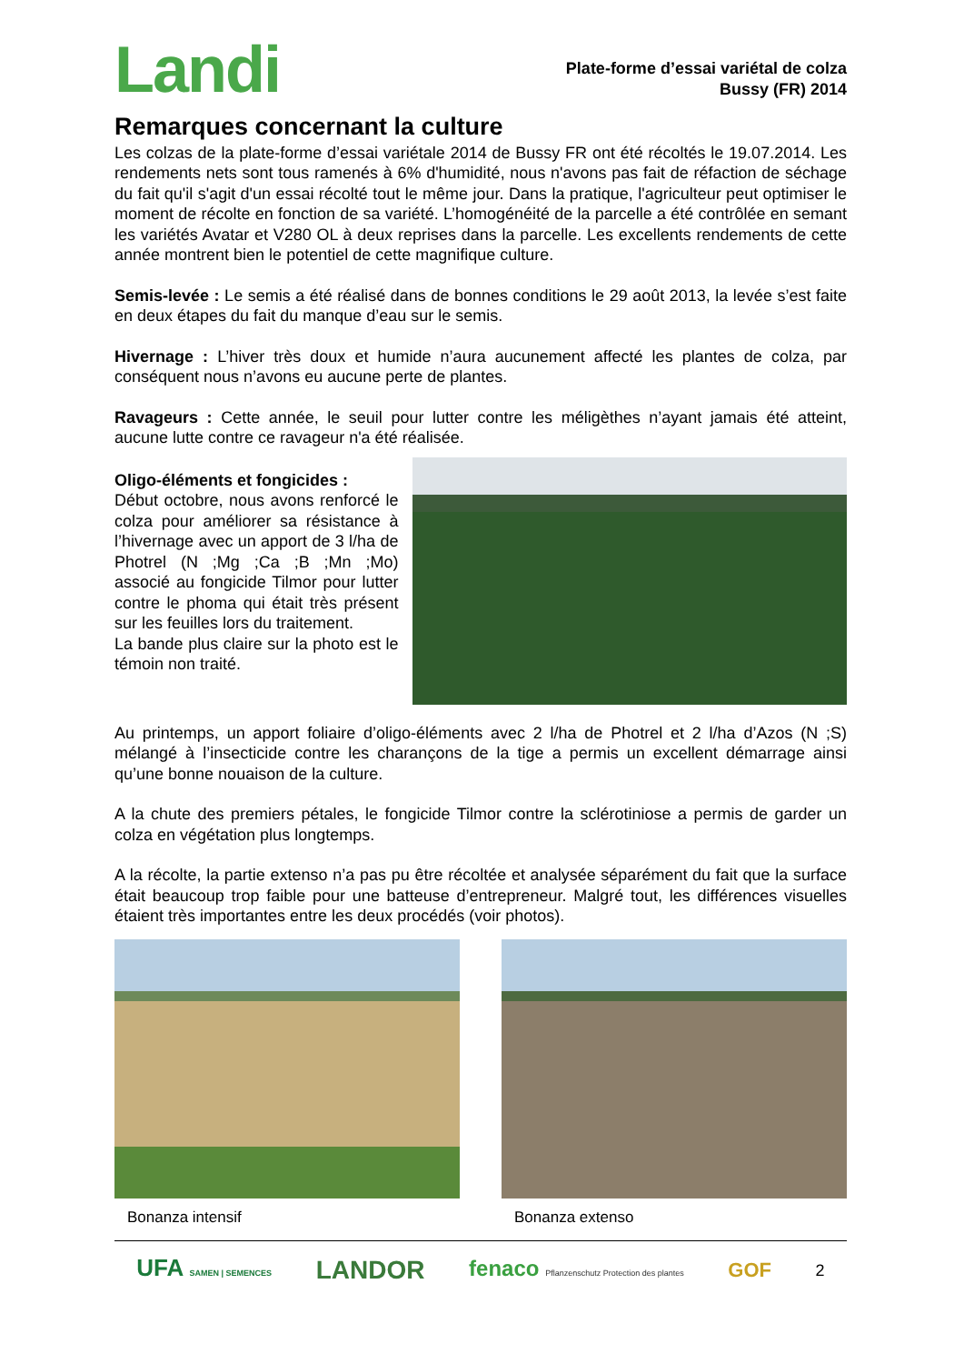Landi
Plate-forme d’essai variétal de colza
Bussy (FR) 2014
Remarques concernant la culture
Les colzas de la plate-forme d’essai variétale 2014 de Bussy FR ont été récoltés le 19.07.2014. Les rendements nets sont tous ramenés à 6% d'humidité, nous n'avons pas fait de réfaction de séchage du fait qu'il s'agit d'un essai récolté tout le même jour. Dans la pratique, l'agriculteur peut optimiser le moment de récolte en fonction de sa variété. L’homogénéité de la parcelle a été contrôlée en semant les variétés Avatar et V280 OL à deux reprises dans la parcelle. Les excellents rendements de cette année montrent bien le potentiel de cette magnifique culture.
Semis-levée : Le semis a été réalisé dans de bonnes conditions le 29 août 2013, la levée s’est faite en deux étapes du fait du manque d’eau sur le semis.
Hivernage : L’hiver très doux et humide n’aura aucunement affecté les plantes de colza, par conséquent nous n’avons eu aucune perte de plantes.
Ravageurs : Cette année, le seuil pour lutter contre les méligèthes n’ayant jamais été atteint, aucune lutte contre ce ravageur n'a été réalisée.
Oligo-éléments et fongicides :
Début octobre, nous avons renforcé le colza pour améliorer sa résistance à l’hivernage avec un apport de 3 l/ha de Photrel (N ;Mg ;Ca ;B ;Mn ;Mo) associé au fongicide Tilmor pour lutter contre le phoma qui était très présent sur les feuilles lors du traitement.
La bande plus claire sur la photo est le témoin non traité.
Au printemps, un apport foliaire d’oligo-éléments avec 2 l/ha de Photrel et 2 l/ha d’Azos (N ;S) mélangé à l’insecticide contre les charançons de la tige a permis un excellent démarrage ainsi qu’une bonne nouaison de la culture.
A la chute des premiers pétales, le fongicide Tilmor contre la sclérotiniose a permis de garder un colza en végétation plus longtemps.
A la récolte, la partie extenso n’a pas pu être récoltée et analysée séparément du fait que la surface était beaucoup trop faible pour une batteuse d’entrepreneur. Malgré tout, les différences visuelles étaient très importantes entre les deux procédés (voir photos).
Bonanza intensif Bonanza extenso
UFA SAMEN | SEMENCES LANDOR fenaco Pflanzenschutz Protection des plantes GOF 2